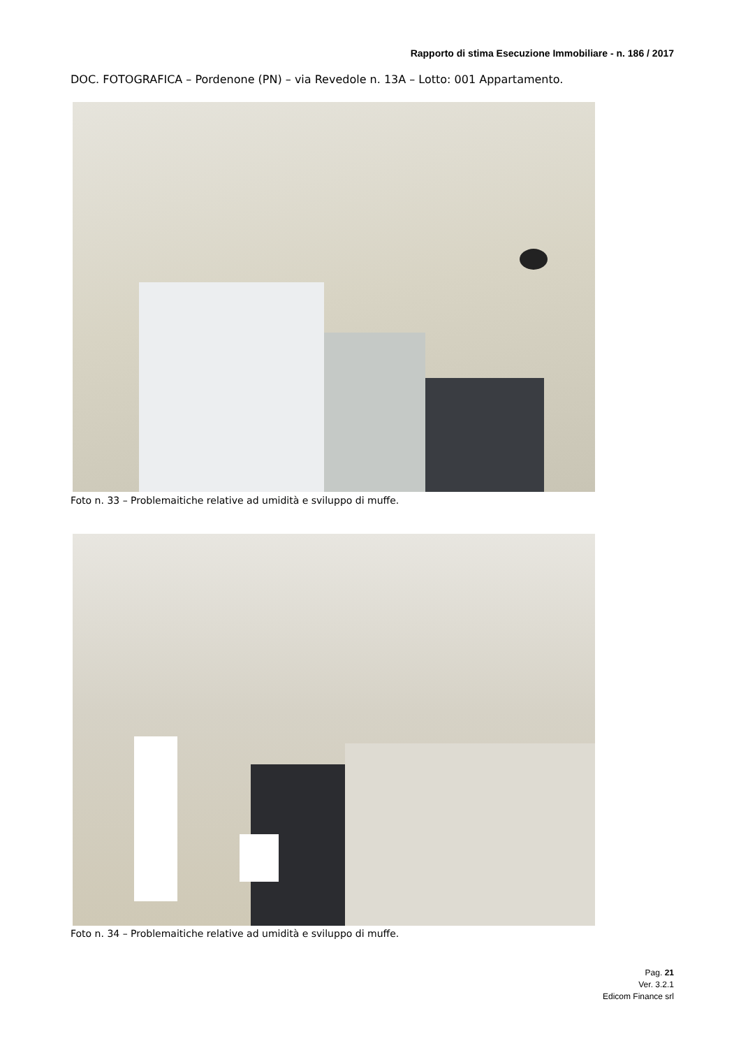Rapporto di stima Esecuzione Immobiliare - n. 186 / 2017
DOC. FOTOGRAFICA – Pordenone (PN) – via Revedole n. 13A – Lotto: 001 Appartamento.
Foto n. 33 – Problemaitiche relative ad umidità e sviluppo di muffe.
Foto n. 34 – Problemaitiche relative ad umidità e sviluppo di muffe.
Pag. 21
Ver. 3.2.1
Edicom Finance srl